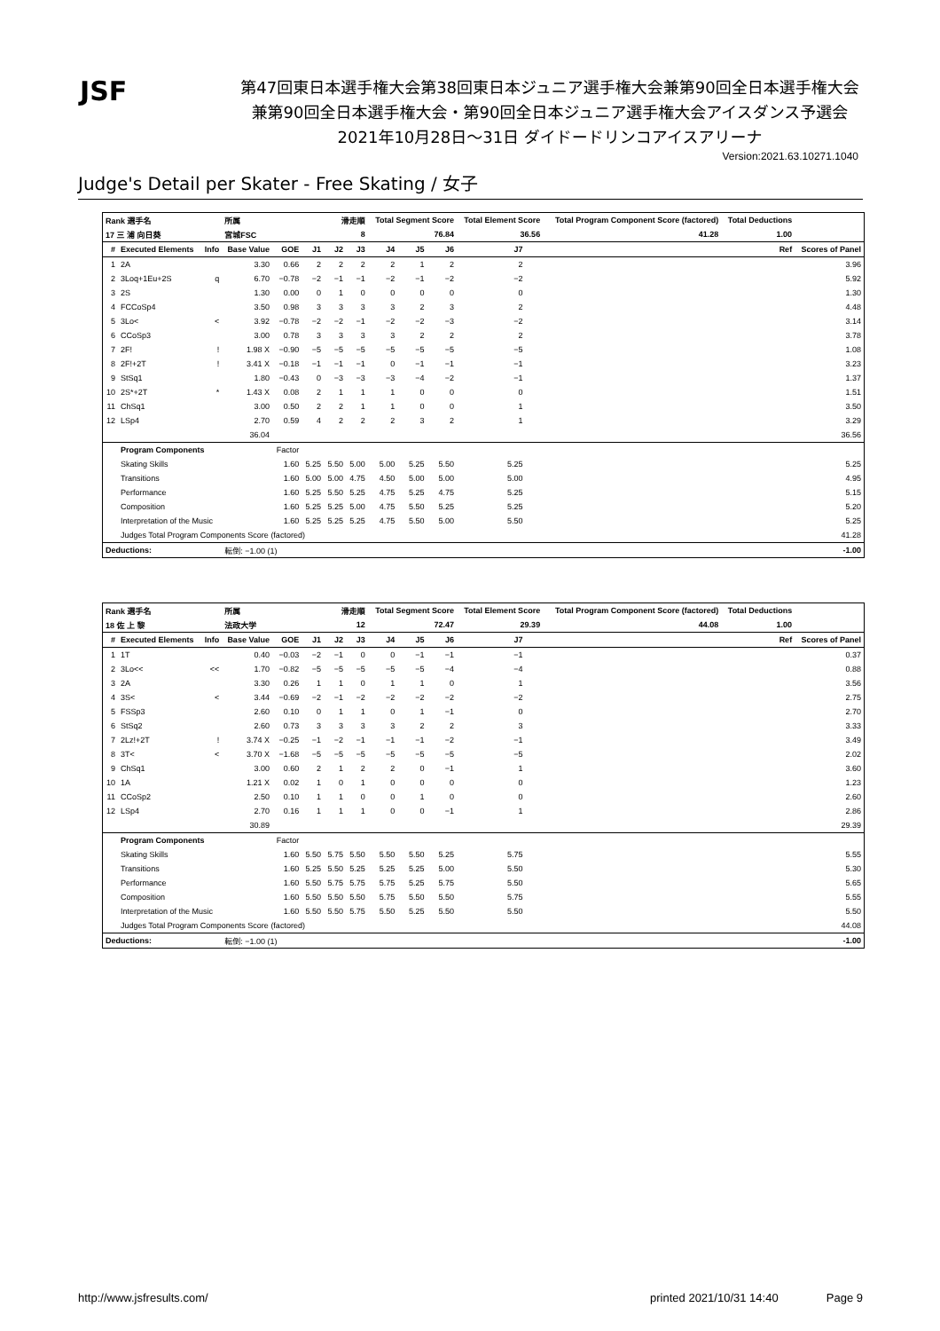JSF
第47回東日本選手権大会第38回東日本ジュニア選手権大会兼第90回全日本選手権大会
兼第90回全日本選手権大会・第90回全日本ジュニア選手権大会アイスダンス予選会
2021年10月28日～31日 ダイドードリンコアイスアリーナ
Version:2021.63.10271.1040
Judge's Detail per Skater - Free Skating / 女子
| Rank 選手名 | | | 所属 | | 滑走順 | | | Total Segment Score | | | Total Element Score | | Total Program Component Score (factored) | | Total Deductions | |
| --- | --- | --- | --- | --- | --- | --- | --- | --- | --- | --- | --- | --- | --- | --- | --- | --- |
| 17 三 浦 向日葵 | | | 宮城FSC | | 8 | | | 76.84 | | | 36.56 | | 41.28 | | 1.00 | |
| # | Executed Elements | Info | Base Value | GOE | J1 | J2 | J3 | J4 | J5 | J6 | J7 | | | | Ref | Scores of Panel |
| 1 | 2A | | 3.30 | 0.66 | 2 | 2 | 2 | 2 | 1 | 2 | 2 | | | | | 3.96 |
| 2 | 3Loq+1Eu+2S | q | 6.70 | −0.78 | −2 | −1 | −1 | −2 | −1 | −2 | −2 | | | | | 5.92 |
| 3 | 2S | | 1.30 | 0.00 | 0 | 1 | 0 | 0 | 0 | 0 | 0 | | | | | 1.30 |
| 4 | FCCoSp4 | | 3.50 | 0.98 | 3 | 3 | 3 | 3 | 2 | 3 | 2 | | | | | 4.48 |
| 5 | 3Lo< | < | 3.92 | −0.78 | −2 | −2 | −1 | −2 | −2 | −3 | −2 | | | | | 3.14 |
| 6 | CCoSp3 | | 3.00 | 0.78 | 3 | 3 | 3 | 3 | 2 | 2 | 2 | | | | | 3.78 |
| 7 | 2F! | ! | 1.98 X | −0.90 | −5 | −5 | −5 | −5 | −5 | −5 | −5 | | | | | 1.08 |
| 8 | 2F!+2T | ! | 3.41 X | −0.18 | −1 | −1 | −1 | 0 | −1 | −1 | −1 | | | | | 3.23 |
| 9 | StSq1 | | 1.80 | −0.43 | 0 | −3 | −3 | −3 | −4 | −2 | −1 | | | | | 1.37 |
| 10 | 2S*+2T | * | 1.43 X | 0.08 | 2 | 1 | 1 | 1 | 0 | 0 | 0 | | | | | 1.51 |
| 11 | ChSq1 | | 3.00 | 0.50 | 2 | 2 | 1 | 1 | 0 | 0 | 1 | | | | | 3.50 |
| 12 | LSp4 | | 2.70 | 0.59 | 4 | 2 | 2 | 2 | 3 | 2 | 1 | | | | | 3.29 |
| | | | 36.04 | | | | | | | | | | | | | 36.56 |
| | Program Components | | | Factor | | | | | | | | | | | | |
| | Skating Skills | | | 1.60 | 5.25 | 5.50 | 5.00 | 5.00 | 5.25 | 5.50 | 5.25 | | | | | 5.25 |
| | Transitions | | | 1.60 | 5.00 | 5.00 | 4.75 | 4.50 | 5.00 | 5.00 | 5.00 | | | | | 4.95 |
| | Performance | | | 1.60 | 5.25 | 5.50 | 5.25 | 4.75 | 5.25 | 4.75 | 5.25 | | | | | 5.15 |
| | Composition | | | 1.60 | 5.25 | 5.25 | 5.00 | 4.75 | 5.50 | 5.25 | 5.25 | | | | | 5.20 |
| | Interpretation of the Music | | | 1.60 | 5.25 | 5.25 | 5.25 | 4.75 | 5.50 | 5.00 | 5.50 | | | | | 5.25 |
| | Judges Total Program Components Score (factored) | | | | | | | | | | | | | | | 41.28 |
| Deductions: | | | 転倒: −1.00 (1) | | | | | | | | | | | | | -1.00 |
| Rank 選手名 | | | 所属 | | 滑走順 | | | Total Segment Score | | | Total Element Score | | Total Program Component Score (factored) | | Total Deductions | |
| --- | --- | --- | --- | --- | --- | --- | --- | --- | --- | --- | --- | --- | --- | --- | --- | --- |
| 18 佐 上 黎 | | | 法政大学 | | 12 | | | 72.47 | | | 29.39 | | 44.08 | | 1.00 | |
| # | Executed Elements | Info | Base Value | GOE | J1 | J2 | J3 | J4 | J5 | J6 | J7 | | | | Ref | Scores of Panel |
| 1 | 1T | | 0.40 | −0.03 | −2 | −1 | 0 | 0 | −1 | −1 | −1 | | | | | 0.37 |
| 2 | 3Lo<< | << | 1.70 | −0.82 | −5 | −5 | −5 | −5 | −5 | −4 | −4 | | | | | 0.88 |
| 3 | 2A | | 3.30 | 0.26 | 1 | 1 | 0 | 1 | 1 | 0 | 1 | | | | | 3.56 |
| 4 | 3S< | < | 3.44 | −0.69 | −2 | −1 | −2 | −2 | −2 | −2 | −2 | | | | | 2.75 |
| 5 | FSSp3 | | 2.60 | 0.10 | 0 | 1 | 1 | 0 | 1 | −1 | 0 | | | | | 2.70 |
| 6 | StSq2 | | 2.60 | 0.73 | 3 | 3 | 3 | 3 | 2 | 2 | 3 | | | | | 3.33 |
| 7 | 2Lz!+2T | ! | 3.74 X | −0.25 | −1 | −2 | −1 | −1 | −1 | −2 | −1 | | | | | 3.49 |
| 8 | 3T< | < | 3.70 X | −1.68 | −5 | −5 | −5 | −5 | −5 | −5 | −5 | | | | | 2.02 |
| 9 | ChSq1 | | 3.00 | 0.60 | 2 | 1 | 2 | 2 | 0 | −1 | 1 | | | | | 3.60 |
| 10 | 1A | | 1.21 X | 0.02 | 1 | 0 | 1 | 0 | 0 | 0 | 0 | | | | | 1.23 |
| 11 | CCoSp2 | | 2.50 | 0.10 | 1 | 1 | 0 | 0 | 1 | 0 | 0 | | | | | 2.60 |
| 12 | LSp4 | | 2.70 | 0.16 | 1 | 1 | 1 | 0 | 0 | −1 | 1 | | | | | 2.86 |
| | | | 30.89 | | | | | | | | | | | | | 29.39 |
| | Program Components | | | Factor | | | | | | | | | | | | |
| | Skating Skills | | | 1.60 | 5.50 | 5.75 | 5.50 | 5.50 | 5.50 | 5.25 | 5.75 | | | | | 5.55 |
| | Transitions | | | 1.60 | 5.25 | 5.50 | 5.25 | 5.25 | 5.25 | 5.00 | 5.50 | | | | | 5.30 |
| | Performance | | | 1.60 | 5.50 | 5.75 | 5.75 | 5.75 | 5.25 | 5.75 | 5.50 | | | | | 5.65 |
| | Composition | | | 1.60 | 5.50 | 5.50 | 5.50 | 5.75 | 5.50 | 5.50 | 5.75 | | | | | 5.55 |
| | Interpretation of the Music | | | 1.60 | 5.50 | 5.50 | 5.75 | 5.50 | 5.25 | 5.50 | 5.50 | | | | | 5.50 |
| | Judges Total Program Components Score (factored) | | | | | | | | | | | | | | | 44.08 |
| Deductions: | | | 転倒: −1.00 (1) | | | | | | | | | | | | | -1.00 |
http://www.jsfresults.com/ printed 2021/10/31 14:40 Page 9